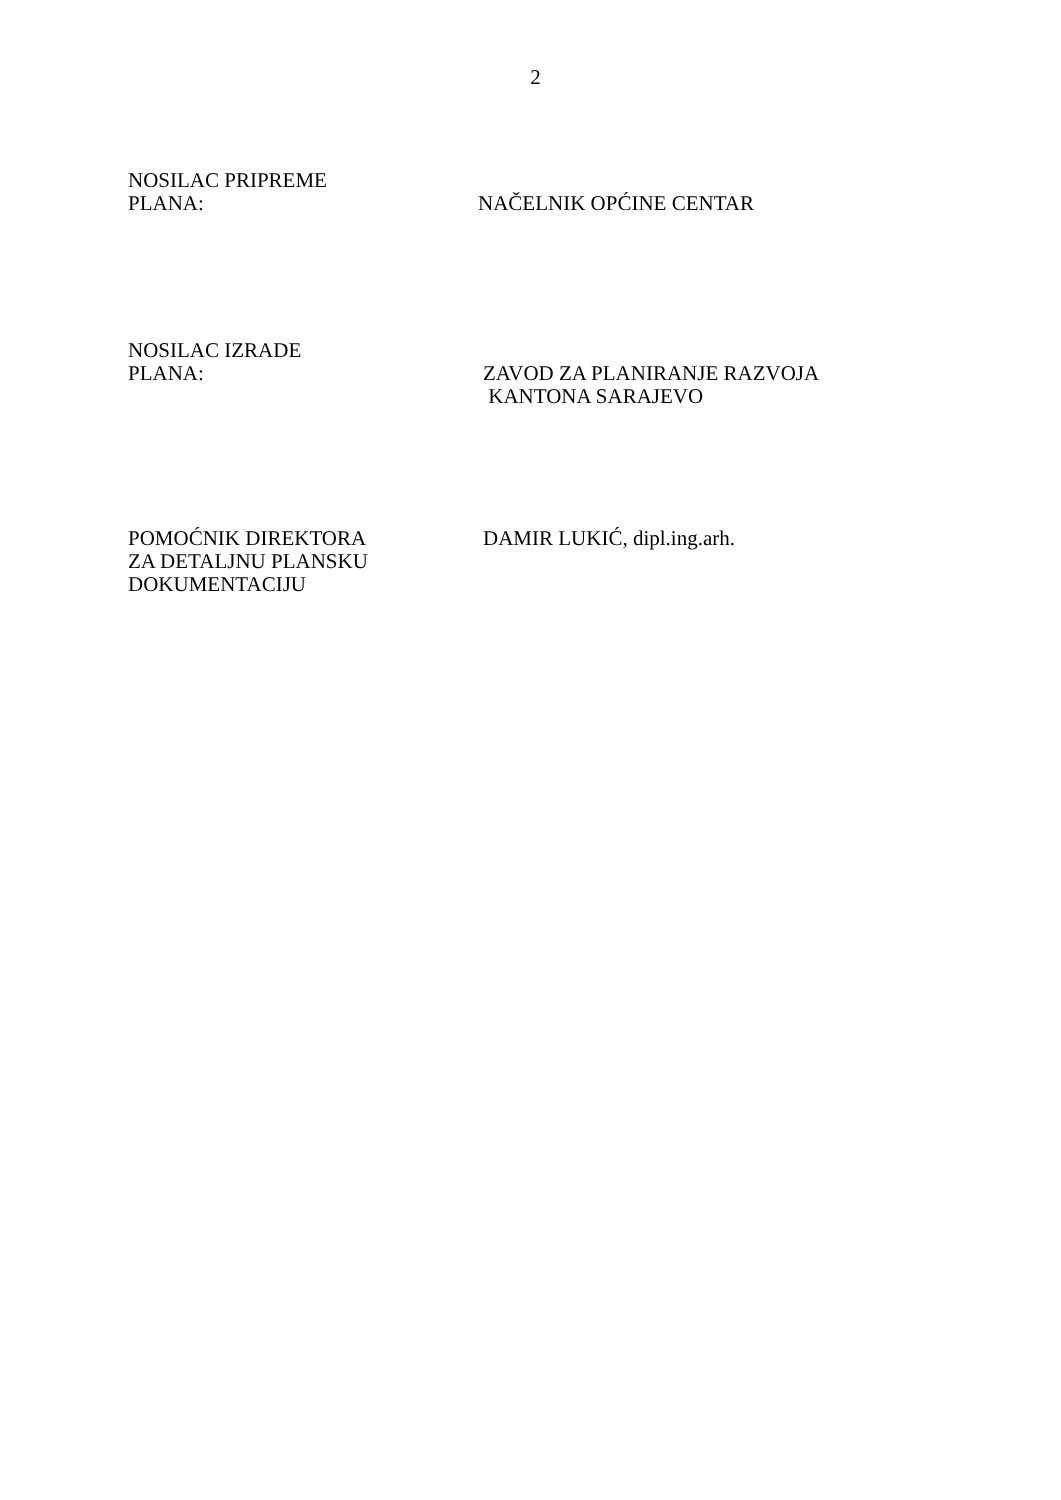2
NOSILAC PRIPREME
PLANA:
NAČELNIK OPĆINE CENTAR
NOSILAC IZRADE
PLANA:
ZAVOD ZA PLANIRANJE RAZVOJA
KANTONA SARAJEVO
POMOĆNIK DIREKTORA
ZA DETALJNU PLANSKU
DOKUMENTACIJU
DAMIR LUKIĆ, dipl.ing.arh.